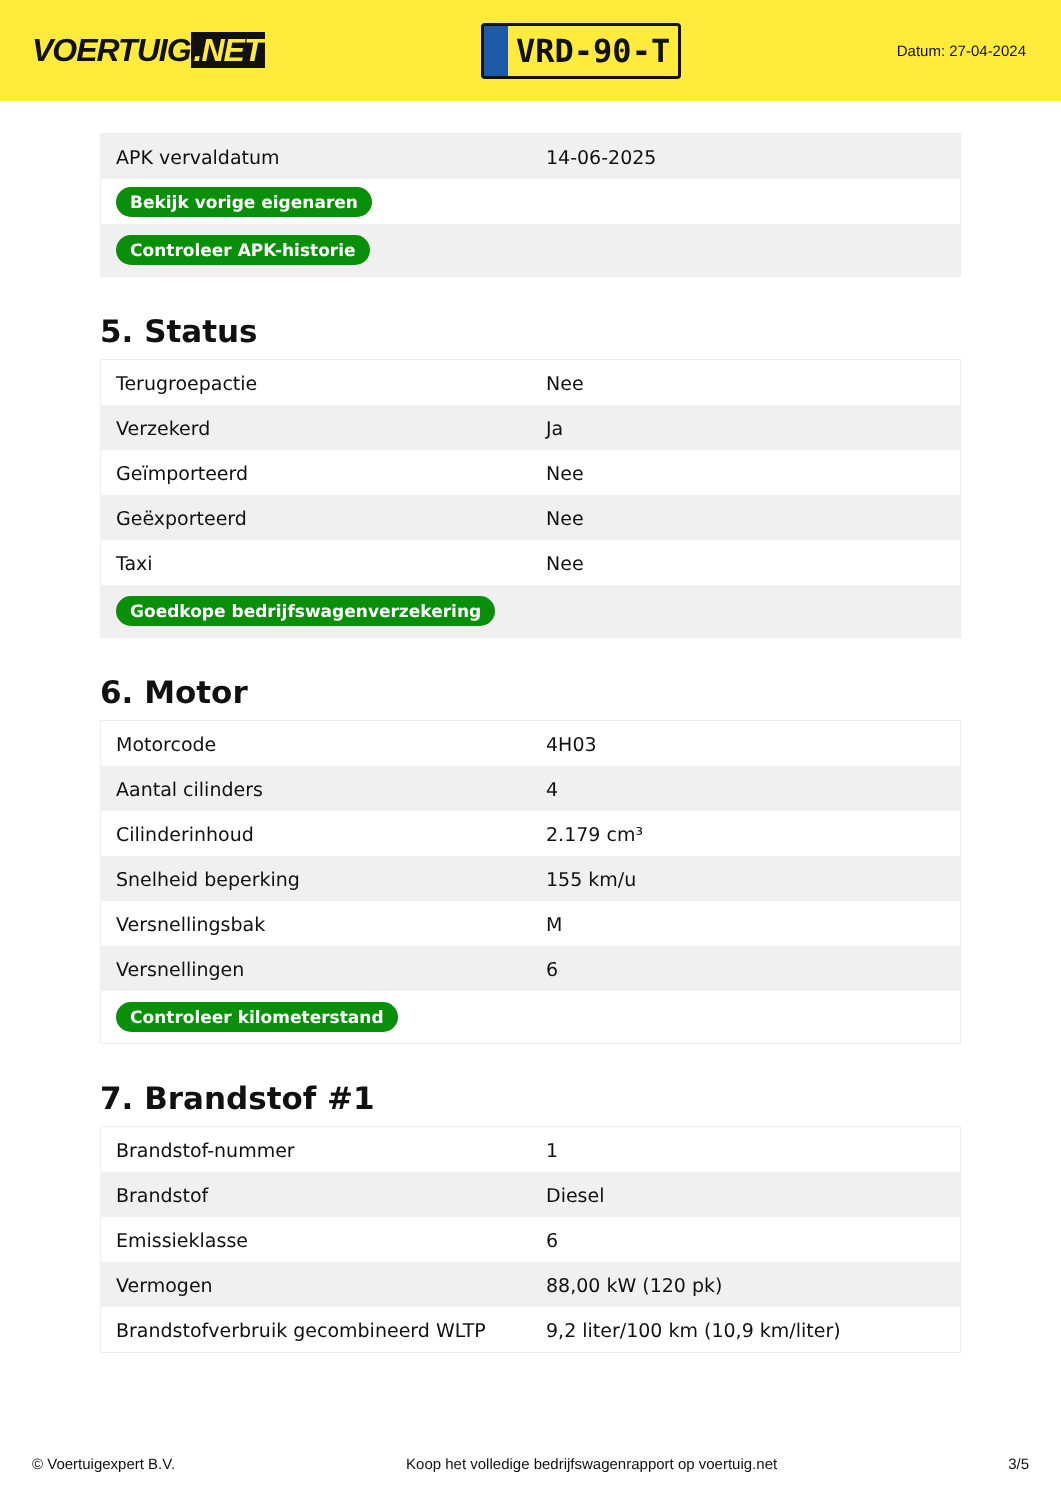VOERTUIG.NET
VRD-90-T
Datum: 27-04-2024
| APK vervaldatum | 14-06-2025 |
| Bekijk vorige eigenaren | |
| Controleer APK-historie | |
5. Status
| Terugroepactie | Nee |
| Verzekerd | Ja |
| Geïmporteerd | Nee |
| Geëxporteerd | Nee |
| Taxi | Nee |
| Goedkope bedrijfswagenverzekering | |
6. Motor
| Motorcode | 4H03 |
| Aantal cilinders | 4 |
| Cilinderinhoud | 2.179 cm³ |
| Snelheid beperking | 155 km/u |
| Versnellingsbak | M |
| Versnellingen | 6 |
| Controleer kilometerstand | |
7. Brandstof #1
| Brandstof-nummer | 1 |
| Brandstof | Diesel |
| Emissieklasse | 6 |
| Vermogen | 88,00 kW (120 pk) |
| Brandstofverbruik gecombineerd WLTP | 9,2 liter/100 km (10,9 km/liter) |
© Voertuigexpert B.V. Koop het volledige bedrijfswagenrapport op voertuig.net 3/5